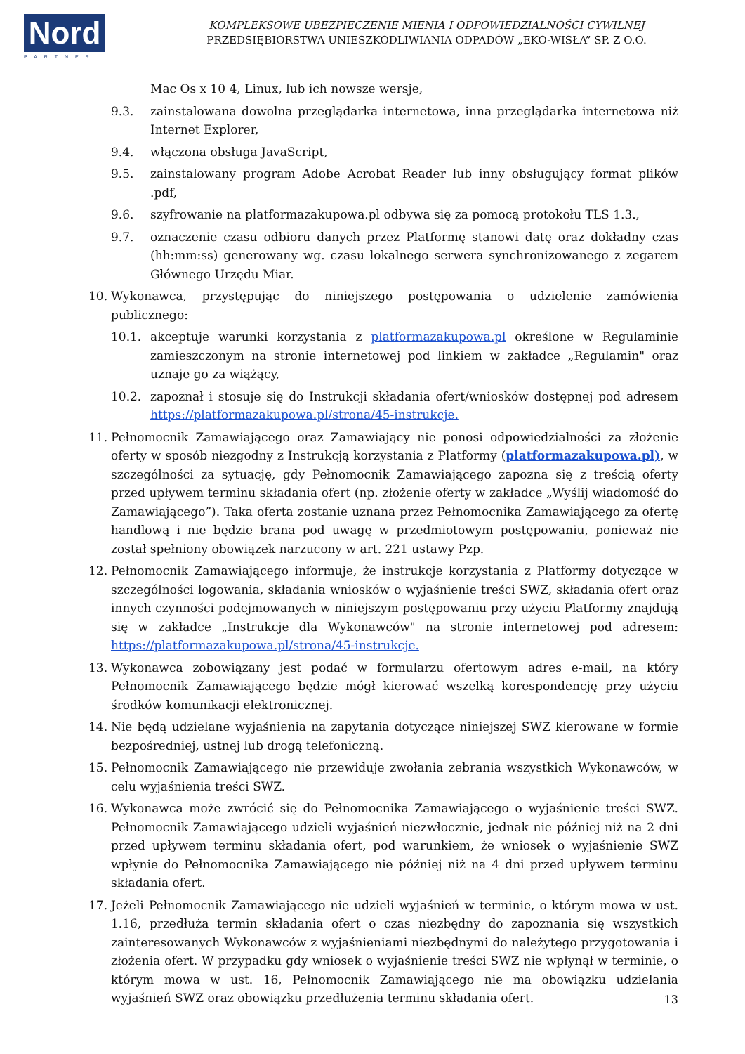Nord
PARTNER
KOMPLEKSOWE UBEZPIECZENIE MIENIA I ODPOWIEDZIALNOŚCI CYWILNEJ
PRZEDSIĘBIORSTWA UNIESZKODLIWIANIA ODPADÓW „EKO-WISŁA” SP. Z O.O.
Mac Os x 10 4, Linux, lub ich nowsze wersje,
9.3. zainstalowana dowolna przeglądarka internetowa, inna przeglądarka internetowa niż Internet Explorer,
9.4. włączona obsługa JavaScript,
9.5. zainstalowany program Adobe Acrobat Reader lub inny obsługujący format plików .pdf,
9.6. szyfrowanie na platformazakupowa.pl odbywa się za pomocą protokołu TLS 1.3.,
9.7. oznaczenie czasu odbioru danych przez Platformę stanowi datę oraz dokładny czas (hh:mm:ss) generowany wg. czasu lokalnego serwera synchronizowanego z zegarem Głównego Urzędu Miar.
10. Wykonawca, przystępując do niniejszego postępowania o udzielenie zamówienia publicznego:
10.1. akceptuje warunki korzystania z platformazakupowa.pl określone w Regulaminie zamieszczonym na stronie internetowej pod linkiem w zakładce „Regulamin" oraz uznaje go za wiążący,
10.2. zapoznał i stosuje się do Instrukcji składania ofert/wniosków dostępnej pod adresem https://platformazakupowa.pl/strona/45-instrukcje.
11. Pełnomocnik Zamawiającego oraz Zamawiający nie ponosi odpowiedzialności za złożenie oferty w sposób niezgodny z Instrukcją korzystania z Platformy (platformazakupowa.pl), w szczególności za sytuację, gdy Pełnomocnik Zamawiającego zapozna się z treścią oferty przed upływem terminu składania ofert (np. złożenie oferty w zakładce „Wyślij wiadomość do Zamawiającego”). Taka oferta zostanie uznana przez Pełnomocnika Zamawiającego za ofertę handlową i nie będzie brana pod uwagę w przedmiotowym postępowaniu, ponieważ nie został spełniony obowiązek narzucony w art. 221 ustawy Pzp.
12. Pełnomocnik Zamawiającego informuje, że instrukcje korzystania z Platformy dotyczące w szczególności logowania, składania wniosków o wyjaśnienie treści SWZ, składania ofert oraz innych czynności podejmowanych w niniejszym postępowaniu przy użyciu Platformy znajdują się w zakładce „Instrukcje dla Wykonawców" na stronie internetowej pod adresem: https://platformazakupowa.pl/strona/45-instrukcje.
13. Wykonawca zobowiązany jest podać w formularzu ofertowym adres e-mail, na który Pełnomocnik Zamawiającego będzie mógł kierować wszelką korespondencję przy użyciu środków komunikacji elektronicznej.
14. Nie będą udzielane wyjaśnienia na zapytania dotyczące niniejszej SWZ kierowane w formie bezpośredniej, ustnej lub drogą telefoniczną.
15. Pełnomocnik Zamawiającego nie przewiduje zwołania zebrania wszystkich Wykonawców, w celu wyjaśnienia treści SWZ.
16. Wykonawca może zwrócić się do Pełnomocnika Zamawiającego o wyjaśnienie treści SWZ. Pełnomocnik Zamawiającego udzieli wyjaśnień niezwłocznie, jednak nie później niż na 2 dni przed upływem terminu składania ofert, pod warunkiem, że wniosek o wyjaśnienie SWZ wpłynie do Pełnomocnika Zamawiającego nie później niż na 4 dni przed upływem terminu składania ofert.
17. Jeżeli Pełnomocnik Zamawiającego nie udzieli wyjaśnień w terminie, o którym mowa w ust. 1.16, przedłuża termin składania ofert o czas niezbędny do zapoznania się wszystkich zainteresowanych Wykonawców z wyjaśnieniami niezbędnymi do należytego przygotowania i złożenia ofert. W przypadku gdy wniosek o wyjaśnienie treści SWZ nie wpłynął w terminie, o którym mowa w ust. 16, Pełnomocnik Zamawiającego nie ma obowiązku udzielania wyjaśnień SWZ oraz obowiązku przedłużenia terminu składania ofert.
13